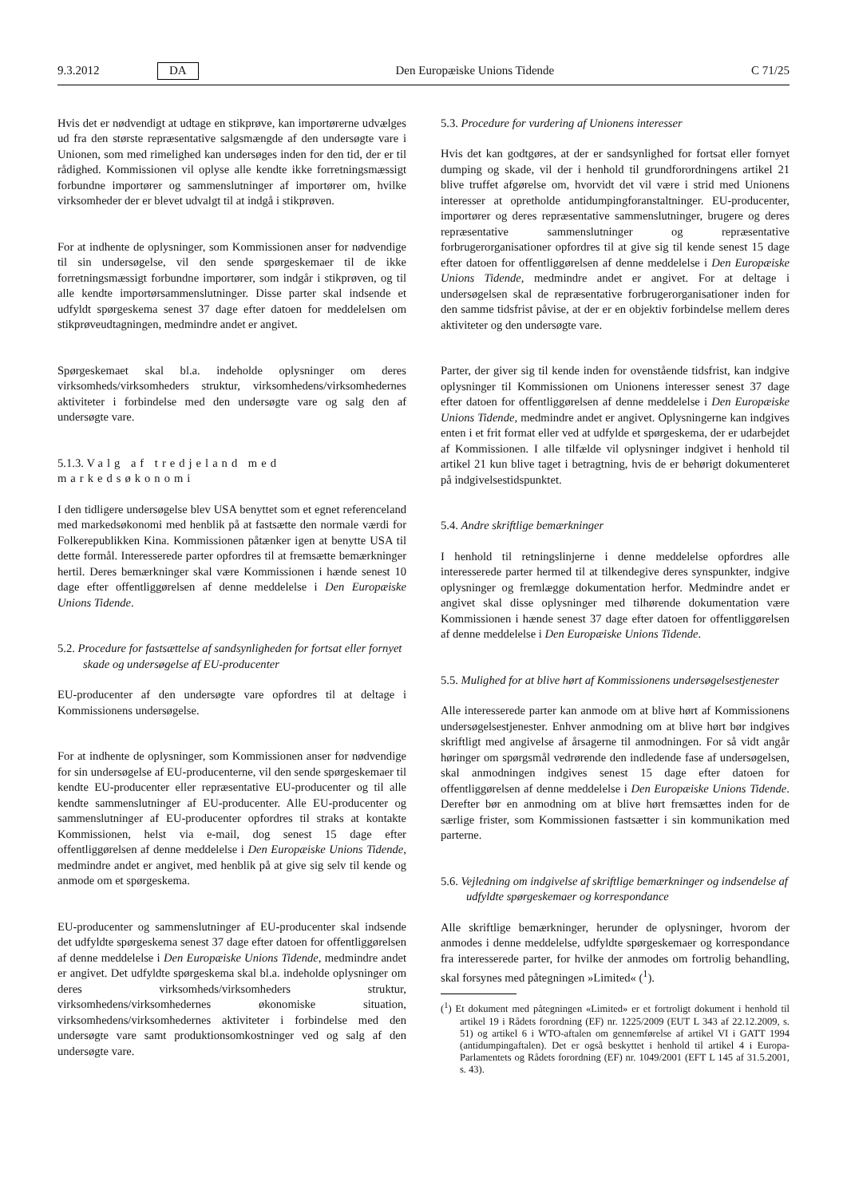9.3.2012 DA Den Europæiske Unions Tidende C 71/25
Hvis det er nødvendigt at udtage en stikprøve, kan importørerne udvælges ud fra den største repræsentative salgsmængde af den undersøgte vare i Unionen, som med rimelighed kan undersøges inden for den tid, der er til rådighed. Kommissionen vil oplyse alle kendte ikke forretningsmæssigt forbundne importører og sammenslutninger af importører om, hvilke virksomheder der er blevet udvalgt til at indgå i stikprøven.
For at indhente de oplysninger, som Kommissionen anser for nødvendige til sin undersøgelse, vil den sende spørgeskemaer til de ikke forretningsmæssigt forbundne importører, som indgår i stikprøven, og til alle kendte importørsammenslutninger. Disse parter skal indsende et udfyldt spørgeskema senest 37 dage efter datoen for meddelelsen om stikprøveudtagningen, medmindre andet er angivet.
Spørgeskemaet skal bl.a. indeholde oplysninger om deres virksomheds/virksomheders struktur, virksomhedens/virksomhedernes aktiviteter i forbindelse med den undersøgte vare og salg den af undersøgte vare.
5.1.3. Valg af tredjeland med markedsøkonomi
I den tidligere undersøgelse blev USA benyttet som et egnet referenceland med markedsøkonomi med henblik på at fastsætte den normale værdi for Folkerepublikken Kina. Kommissionen påtænker igen at benytte USA til dette formål. Interesserede parter opfordres til at fremsætte bemærkninger hertil. Deres bemærkninger skal være Kommissionen i hænde senest 10 dage efter offentliggørelsen af denne meddelelse i Den Europæiske Unions Tidende.
5.2. Procedure for fastsættelse af sandsynligheden for fortsat eller fornyet skade og undersøgelse af EU-producenter
EU-producenter af den undersøgte vare opfordres til at deltage i Kommissionens undersøgelse.
For at indhente de oplysninger, som Kommissionen anser for nødvendige for sin undersøgelse af EU-producenterne, vil den sende spørgeskemaer til kendte EU-producenter eller repræsentative EU-producenter og til alle kendte sammenslutninger af EU-producenter. Alle EU-producenter og sammenslutninger af EU-producenter opfordres til straks at kontakte Kommissionen, helst via e-mail, dog senest 15 dage efter offentliggørelsen af denne meddelelse i Den Europæiske Unions Tidende, medmindre andet er angivet, med henblik på at give sig selv til kende og anmode om et spørgeskema.
EU-producenter og sammenslutninger af EU-producenter skal indsende det udfyldte spørgeskema senest 37 dage efter datoen for offentliggørelsen af denne meddelelse i Den Europæiske Unions Tidende, medmindre andet er angivet. Det udfyldte spørgeskema skal bl.a. indeholde oplysninger om deres virksomheds/virksomheders struktur, virksomhedens/virksomhedernes økonomiske situation, virksomhedens/virksomhedernes aktiviteter i forbindelse med den undersøgte vare samt produktionsomkostninger ved og salg af den undersøgte vare.
5.3. Procedure for vurdering af Unionens interesser
Hvis det kan godtgøres, at der er sandsynlighed for fortsat eller fornyet dumping og skade, vil der i henhold til grundforordningens artikel 21 blive truffet afgørelse om, hvorvidt det vil være i strid med Unionens interesser at opretholde antidumpingforanstaltninger. EU-producenter, importører og deres repræsentative sammenslutninger, brugere og deres repræsentative sammenslutninger og repræsentative forbrugerorganisationer opfordres til at give sig til kende senest 15 dage efter datoen for offentliggørelsen af denne meddelelse i Den Europæiske Unions Tidende, medmindre andet er angivet. For at deltage i undersøgelsen skal de repræsentative forbrugerorganisationer inden for den samme tidsfrist påvise, at der er en objektiv forbindelse mellem deres aktiviteter og den undersøgte vare.
Parter, der giver sig til kende inden for ovenstående tidsfrist, kan indgive oplysninger til Kommissionen om Unionens interesser senest 37 dage efter datoen for offentliggørelsen af denne meddelelse i Den Europæiske Unions Tidende, medmindre andet er angivet. Oplysningerne kan indgives enten i et frit format eller ved at udfylde et spørgeskema, der er udarbejdet af Kommissionen. I alle tilfælde vil oplysninger indgivet i henhold til artikel 21 kun blive taget i betragtning, hvis de er behørigt dokumenteret på indgivelsestidspunktet.
5.4. Andre skriftlige bemærkninger
I henhold til retningslinjerne i denne meddelelse opfordres alle interesserede parter hermed til at tilkendegive deres synspunkter, indgive oplysninger og fremlægge dokumentation herfor. Medmindre andet er angivet skal disse oplysninger med tilhørende dokumentation være Kommissionen i hænde senest 37 dage efter datoen for offentliggørelsen af denne meddelelse i Den Europæiske Unions Tidende.
5.5. Mulighed for at blive hørt af Kommissionens undersøgelsestjenester
Alle interesserede parter kan anmode om at blive hørt af Kommissionens undersøgelsestjenester. Enhver anmodning om at blive hørt bør indgives skriftligt med angivelse af årsagerne til anmodningen. For så vidt angår høringer om spørgsmål vedrørende den indledende fase af undersøgelsen, skal anmodningen indgives senest 15 dage efter datoen for offentliggørelsen af denne meddelelse i Den Europæiske Unions Tidende. Derefter bør en anmodning om at blive hørt fremsættes inden for de særlige frister, som Kommissionen fastsætter i sin kommunikation med parterne.
5.6. Vejledning om indgivelse af skriftlige bemærkninger og indsendelse af udfyldte spørgeskemaer og korrespondance
Alle skriftlige bemærkninger, herunder de oplysninger, hvorom der anmodes i denne meddelelse, udfyldte spørgeskemaer og korrespondance fra interesserede parter, for hvilke der anmodes om fortrolig behandling, skal forsynes med påtegningen »Limited« (<sup>1</sup>).
(<sup>1</sup>) Et dokument med påtegningen «Limited» er et fortroligt dokument i henhold til artikel 19 i Rådets forordning (EF) nr. 1225/2009 (EUT L 343 af 22.12.2009, s. 51) og artikel 6 i WTO-aftalen om gennemførelse af artikel VI i GATT 1994 (antidumpingaftalen). Det er også beskyttet i henhold til artikel 4 i Europa-Parlamentets og Rådets forordning (EF) nr. 1049/2001 (EFT L 145 af 31.5.2001, s. 43).